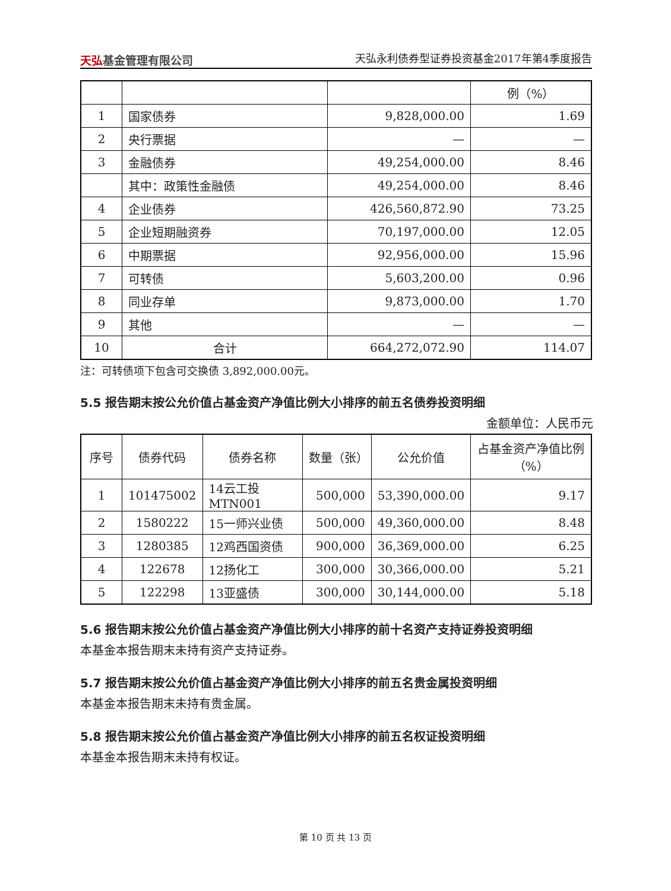天弘基金管理有限公司
天弘永利债券型证券投资基金2017年第4季度报告
| | | | 例（%） |
| 1 | 国家债券 | 9,828,000.00 | 1.69 |
| 2 | 央行票据 | — | — |
| 3 | 金融债券 | 49,254,000.00 | 8.46 |
| | 其中：政策性金融债 | 49,254,000.00 | 8.46 |
| 4 | 企业债券 | 426,560,872.90 | 73.25 |
| 5 | 企业短期融资券 | 70,197,000.00 | 12.05 |
| 6 | 中期票据 | 92,956,000.00 | 15.96 |
| 7 | 可转债 | 5,603,200.00 | 0.96 |
| 8 | 同业存单 | 9,873,000.00 | 1.70 |
| 9 | 其他 | — | — |
| 10 | 合计 | 664,272,072.90 | 114.07 |
注：可转债项下包含可交换债 3,892,000.00元。
5.5 报告期末按公允价值占基金资产净值比例大小排序的前五名债券投资明细
金额单位：人民币元
| 序号 | 债券代码 | 债券名称 | 数量（张） | 公允价值 | 占基金资产净值比例（%） |
| --- | --- | --- | --- | --- | --- |
| 1 | 101475002 | 14云工投MTN001 | 500,000 | 53,390,000.00 | 9.17 |
| 2 | 1580222 | 15一师兴业债 | 500,000 | 49,360,000.00 | 8.48 |
| 3 | 1280385 | 12鸡西国资债 | 900,000 | 36,369,000.00 | 6.25 |
| 4 | 122678 | 12扬化工 | 300,000 | 30,366,000.00 | 5.21 |
| 5 | 122298 | 13亚盛债 | 300,000 | 30,144,000.00 | 5.18 |
5.6 报告期末按公允价值占基金资产净值比例大小排序的前十名资产支持证券投资明细
本基金本报告期末未持有资产支持证券。
5.7 报告期末按公允价值占基金资产净值比例大小排序的前五名贵金属投资明细
本基金本报告期末未持有贵金属。
5.8 报告期末按公允价值占基金资产净值比例大小排序的前五名权证投资明细
本基金本报告期末未持有权证。
第 10 页 共 13 页